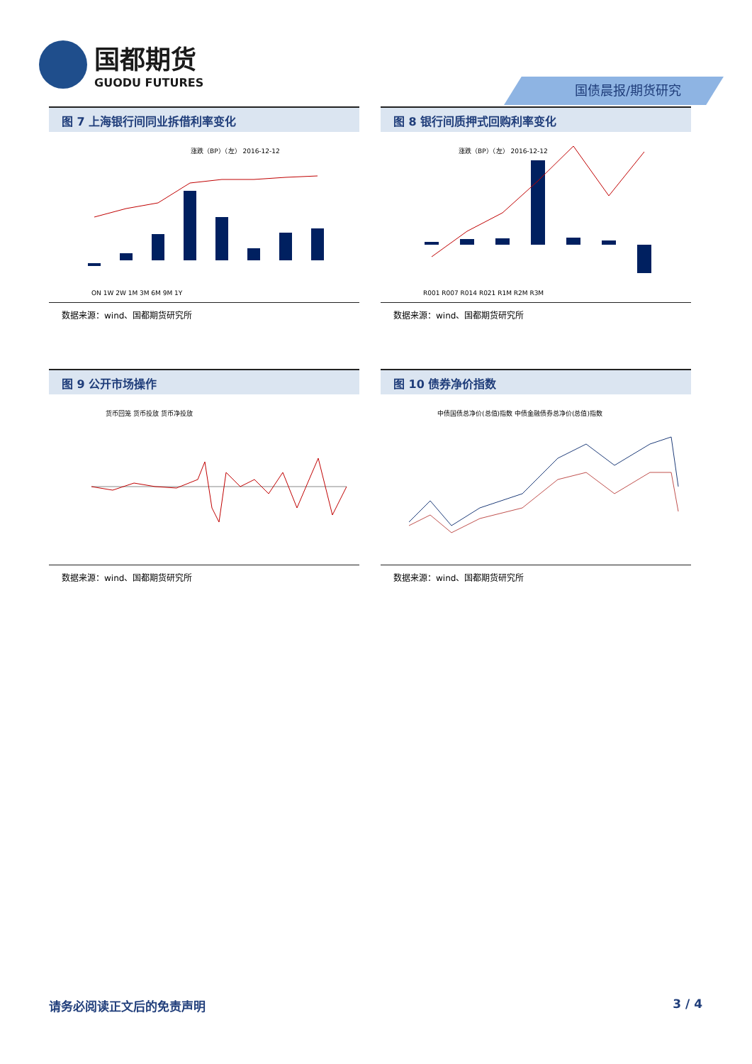国都期货
GUODU FUTURES
国债晨报/期货研究
图 7 上海银行间同业拆借利率变化
涨跌（BP）（左） 2016-12-12
ON 1W 2W 1M 3M 6M 9M 1Y
数据来源：wind、国都期货研究所
图 8 银行间质押式回购利率变化
涨跌（BP）（左） 2016-12-12
R001 R007 R014 R021 R1M R2M R3M
数据来源：wind、国都期货研究所
图 9 公开市场操作
货币回笼 货币投放 货币净投放
数据来源：wind、国都期货研究所
图 10 债券净价指数
中债国债总净价(总值)指数 中债金融债券总净价(总值)指数
数据来源：wind、国都期货研究所
请务必阅读正文后的免责声明 3 / 4